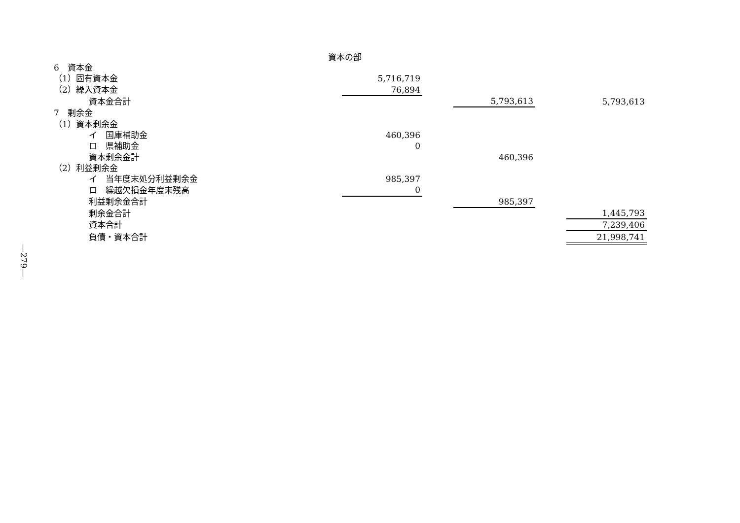—279—
資本の部
| 6 資本金 | | | | | |
| （1）固有資本金 | 5,716,719 | | | | |
| （2）繰入資本金 | 76,894 | | | | |
| 資本金合計 | | | 5,793,613 | | 5,793,613 |
| 7 剰余金 | | | | | |
| （1）資本剰余金 | | | | | |
| イ 国庫補助金 | 460,396 | | | | |
| ロ 県補助金 | 0 | | | | |
| 資本剰余金計 | | | 460,396 | | |
| （2）利益剰余金 | | | | | |
| イ 当年度末処分利益剰余金 | 985,397 | | | | |
| ロ 繰越欠損金年度末残高 | 0 | | | | |
| 利益剰余金合計 | | | 985,397 | | |
| 剰余金合計 | | | | | 1,445,793 |
| 資本合計 | | | | | 7,239,406 |
| 負債・資本合計 | | | | | 21,998,741 |